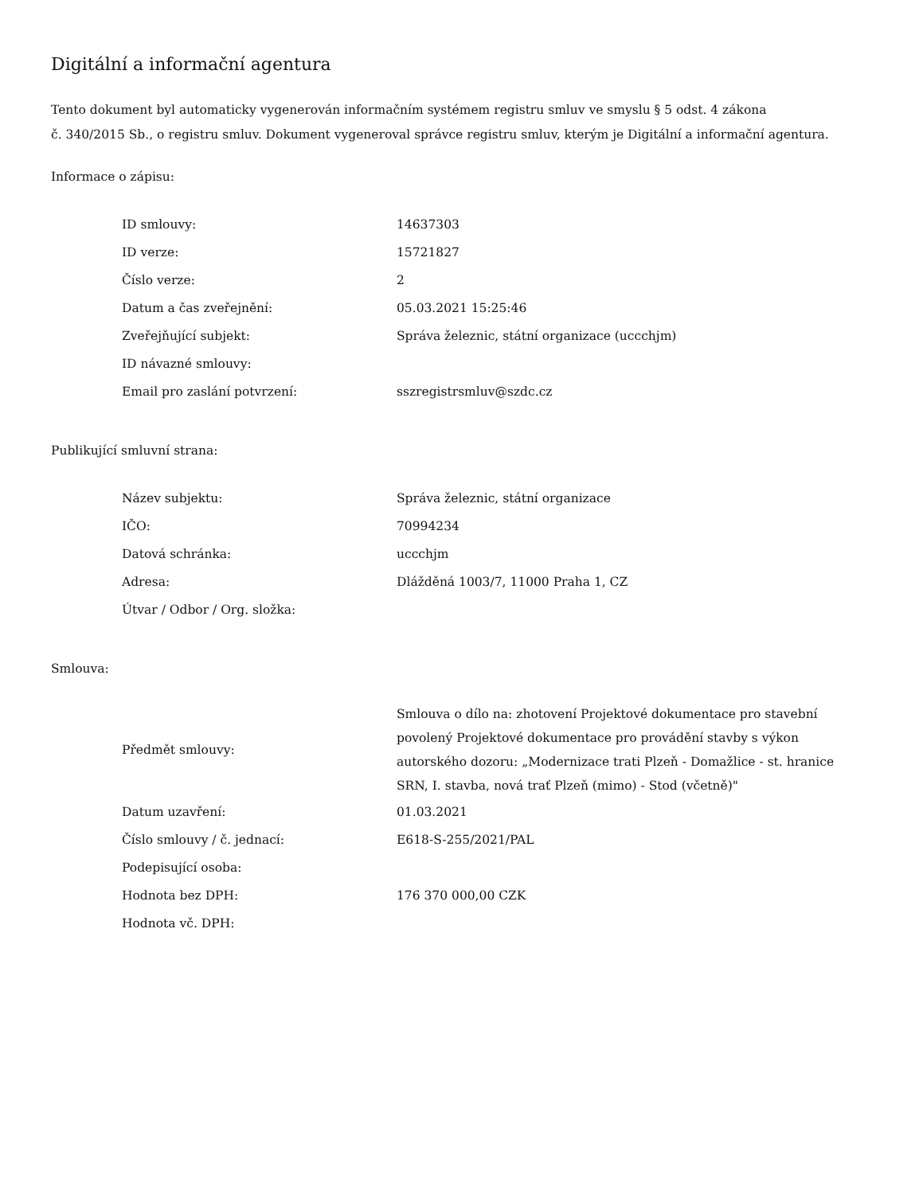Digitální a informační agentura
Tento dokument byl automaticky vygenerován informačním systémem registru smluv ve smyslu § 5 odst. 4 zákona
č. 340/2015 Sb., o registru smluv. Dokument vygeneroval správce registru smluv, kterým je Digitální a informační agentura.
Informace o zápisu:
| ID smlouvy: | 14637303 |
| ID verze: | 15721827 |
| Číslo verze: | 2 |
| Datum a čas zveřejnění: | 05.03.2021 15:25:46 |
| Zveřejňující subjekt: | Správa železnic, státní organizace (uccchjm) |
| ID návazné smlouvy: | |
| Email pro zaslání potvrzení: | sszregistrsmluv@szdc.cz |
Publikující smluvní strana:
| Název subjektu: | Správa železnic, státní organizace |
| IČO: | 70994234 |
| Datová schránka: | uccchjm |
| Adresa: | Dlážděná 1003/7, 11000 Praha 1, CZ |
| Útvar / Odbor / Org. složka: | |
Smlouva:
| Předmět smlouvy: | Smlouva o dílo na: zhotovení Projektové dokumentace pro stavební povolený Projektové dokumentace pro provádění stavby s výkon autorského dozoru: „Modernizace trati Plzeň - Domažlice - st. hranice SRN, I. stavba, nová trať Plzeň (mimo) - Stod (včetně)" |
| Datum uzavření: | 01.03.2021 |
| Číslo smlouvy / č. jednací: | E618-S-255/2021/PAL |
| Podepisující osoba: | |
| Hodnota bez DPH: | 176 370 000,00 CZK |
| Hodnota vč. DPH: | |